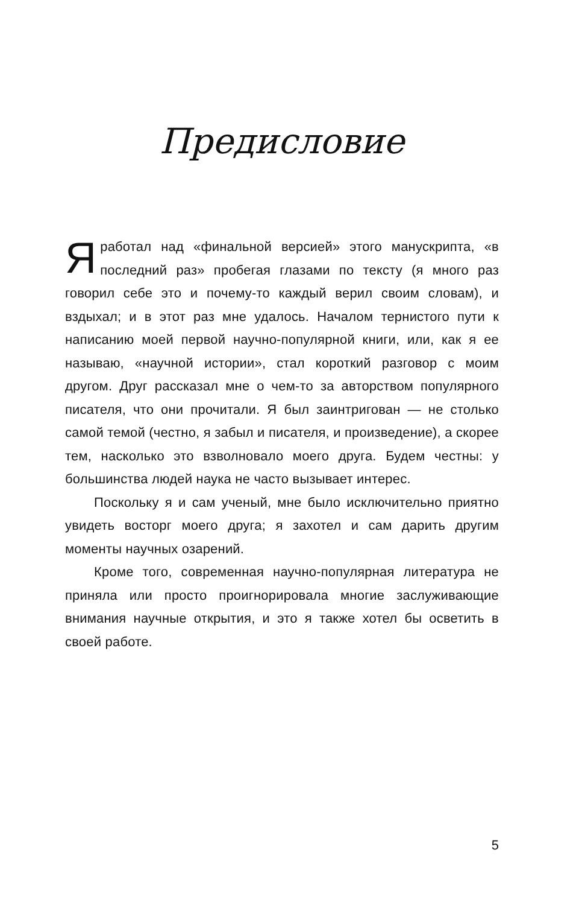Предисловие
Яработал над «финальной версией» этого манускрипта, «в последний раз» пробегая глазами по тексту (я много раз говорил себе это и почему-то каждый верил своим словам), и вздыхал; и в этот раз мне удалось. Началом тернистого пути к написанию моей первой научно-популярной книги, или, как я ее называю, «научной истории», стал короткий разговор с моим другом. Друг рассказал мне о чем-то за авторством популярного писателя, что они прочитали. Я был заинтригован — не столько самой темой (честно, я забыл и писателя, и произведение), а скорее тем, насколько это взволновало моего друга. Будем честны: у большинства людей наука не часто вызывает интерес.
Поскольку я и сам ученый, мне было исключительно приятно увидеть восторг моего друга; я захотел и сам дарить другим моменты научных озарений.
Кроме того, современная научно-популярная литература не приняла или просто проигнорировала многие заслуживающие внимания научные открытия, и это я также хотел бы осветить в своей работе.
5